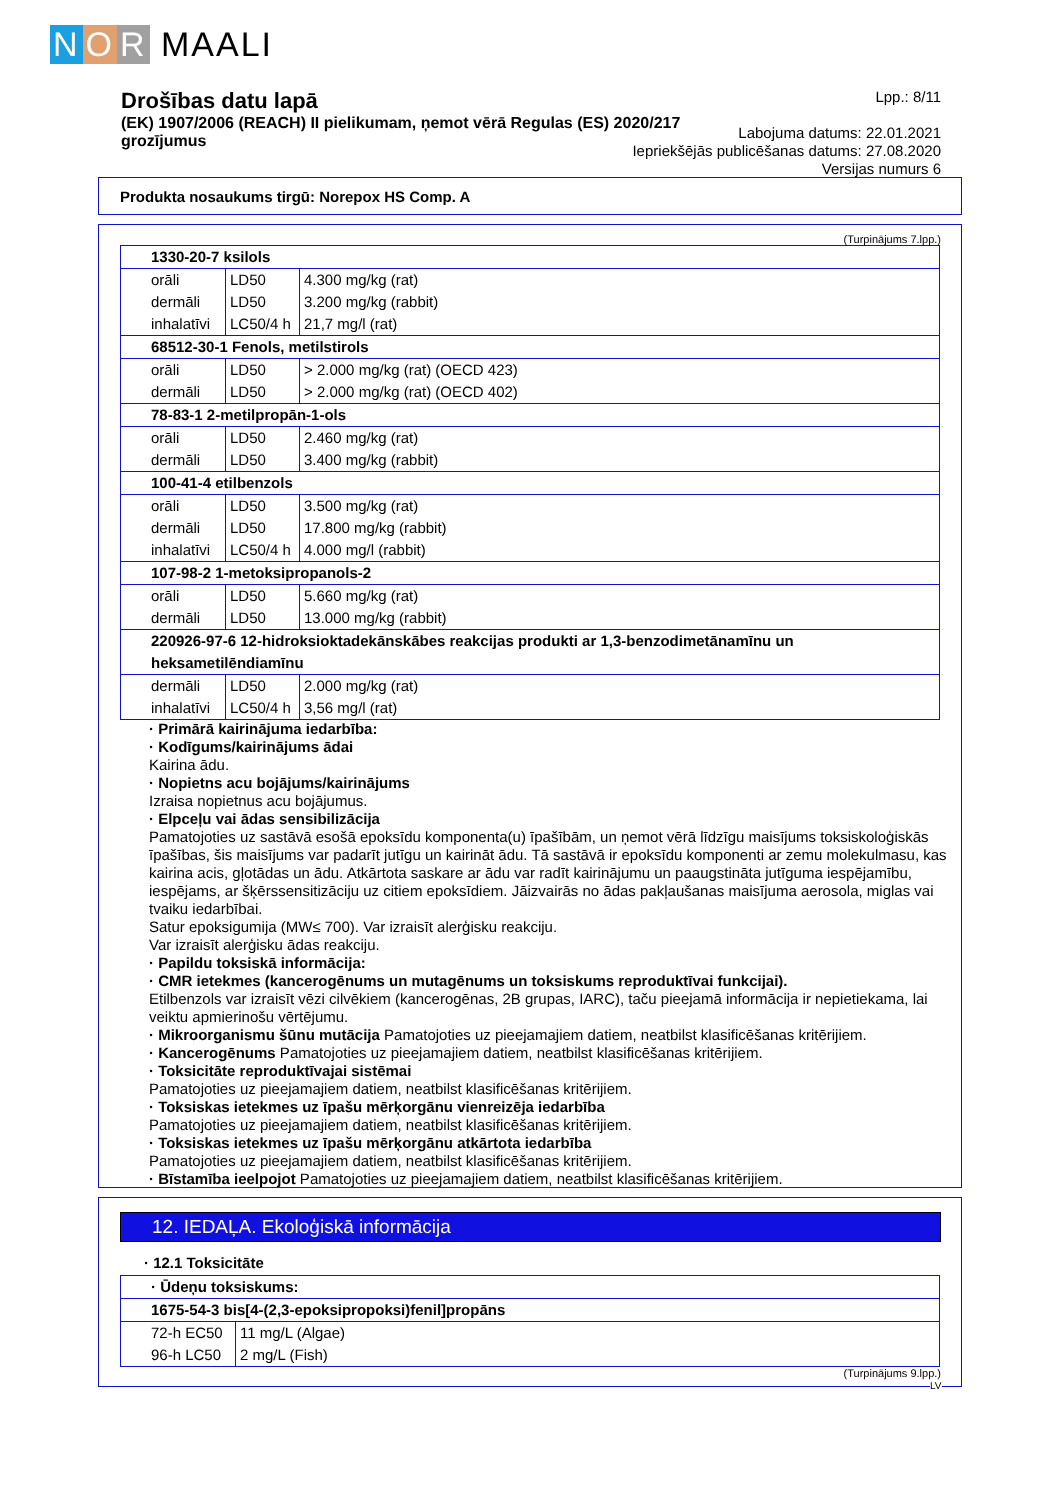N O R MAALI
Drošības datu lapā
(EK) 1907/2006 (REACH) II pielikumam, ņemot vērā Regulas (ES) 2020/217 grozījumus
Lpp.: 8/11
Labojuma datums: 22.01.2021
Iepriekšējās publicēšanas datums: 27.08.2020
Versijas numurs 6
Produkta nosaukums tirgū: Norepox HS Comp. A
(Turpinājums 7.lpp.)
| 1330-20-7 ksilols | | |
| orāli | LD50 | 4.300 mg/kg (rat) |
| dermāli | LD50 | 3.200 mg/kg (rabbit) |
| inhalatīvi | LC50/4 h | 21,7 mg/l (rat) |
| 68512-30-1 Fenols, metilstirols | | |
| orāli | LD50 | > 2.000 mg/kg (rat) (OECD 423) |
| dermāli | LD50 | > 2.000 mg/kg (rat) (OECD 402) |
| 78-83-1 2-metilpropān-1-ols | | |
| orāli | LD50 | 2.460 mg/kg (rat) |
| dermāli | LD50 | 3.400 mg/kg (rabbit) |
| 100-41-4 etilbenzols | | |
| orāli | LD50 | 3.500 mg/kg (rat) |
| dermāli | LD50 | 17.800 mg/kg (rabbit) |
| inhalatīvi | LC50/4 h | 4.000 mg/l (rabbit) |
| 107-98-2 1-metoksipropanols-2 | | |
| orāli | LD50 | 5.660 mg/kg (rat) |
| dermāli | LD50 | 13.000 mg/kg (rabbit) |
| 220926-97-6 12-hidroksioktadekānskābes reakcijas produkti ar 1,3-benzodimetānamīnu un heksametilēndiamīnu | | |
| dermāli | LD50 | 2.000 mg/kg (rat) |
| inhalatīvi | LC50/4 h | 3,56 mg/l (rat) |
· Primārā kairinājuma iedarbība:
· Kodīgums/kairinājums ādai
Kairina ādu.
· Nopietns acu bojājums/kairinājums
Izraisa nopietnus acu bojājumus.
· Elpceļu vai ādas sensibilizācija
Pamatojoties uz sastāvā esošā epoksīdu komponenta(u) īpašībām, un ņemot vērā līdzīgu maisījums toksiskoloģiskās īpašības, šis maisījums var padarīt jutīgu un kairināt ādu. Tā sastāvā ir epoksīdu komponenti ar zemu molekulmasu, kas kairina acis, gļotādas un ādu. Atkārtota saskare ar ādu var radīt kairinājumu un paaugstināta jutīguma iespējamību, iespējams, ar šķērssensitizāciju uz citiem epoksīdiem. Jāizvairās no ādas pakļaušanas maisījuma aerosola, miglas vai tvaiku iedarbībai.
Satur epoksigumija (MW≤ 700). Var izraisīt alerģisku reakciju.
Var izraisīt alerģisku ādas reakciju.
· Papildu toksiskā informācija:
· CMR ietekmes (kancerogēnums un mutagēnums un toksiskums reproduktīvai funkcijai).
Etilbenzols var izraisīt vēzi cilvēkiem (kancerogēnas, 2B grupas, IARC), taču pieejamā informācija ir nepietiekama, lai veiktu apmierinošu vērtējumu.
· Mikroorganismu šūnu mutācija Pamatojoties uz pieejamajiem datiem, neatbilst klasificēšanas kritērijiem.
· Kancerogēnums Pamatojoties uz pieejamajiem datiem, neatbilst klasificēšanas kritērijiem.
· Toksicitāte reproduktīvajai sistēmai
Pamatojoties uz pieejamajiem datiem, neatbilst klasificēšanas kritērijiem.
· Toksiskas ietekmes uz īpašu mērķorgānu vienreizēja iedarbība
Pamatojoties uz pieejamajiem datiem, neatbilst klasificēšanas kritērijiem.
· Toksiskas ietekmes uz īpašu mērķorgānu atkārtota iedarbība
Pamatojoties uz pieejamajiem datiem, neatbilst klasificēšanas kritērijiem.
· Bīstamība ieelpojot Pamatojoties uz pieejamajiem datiem, neatbilst klasificēšanas kritērijiem.
12. IEDAĻA. Ekoloģiskā informācija
· 12.1 Toksicitāte
| · Ūdeņu toksiskums: | |
| 1675-54-3 bis[4-(2,3-epoksipropoksi)fenil]propāns | |
| 72-h EC50 | 11 mg/L (Algae) |
| 96-h LC50 | 2 mg/L (Fish) |
(Turpinājums 9.lpp.)
LV